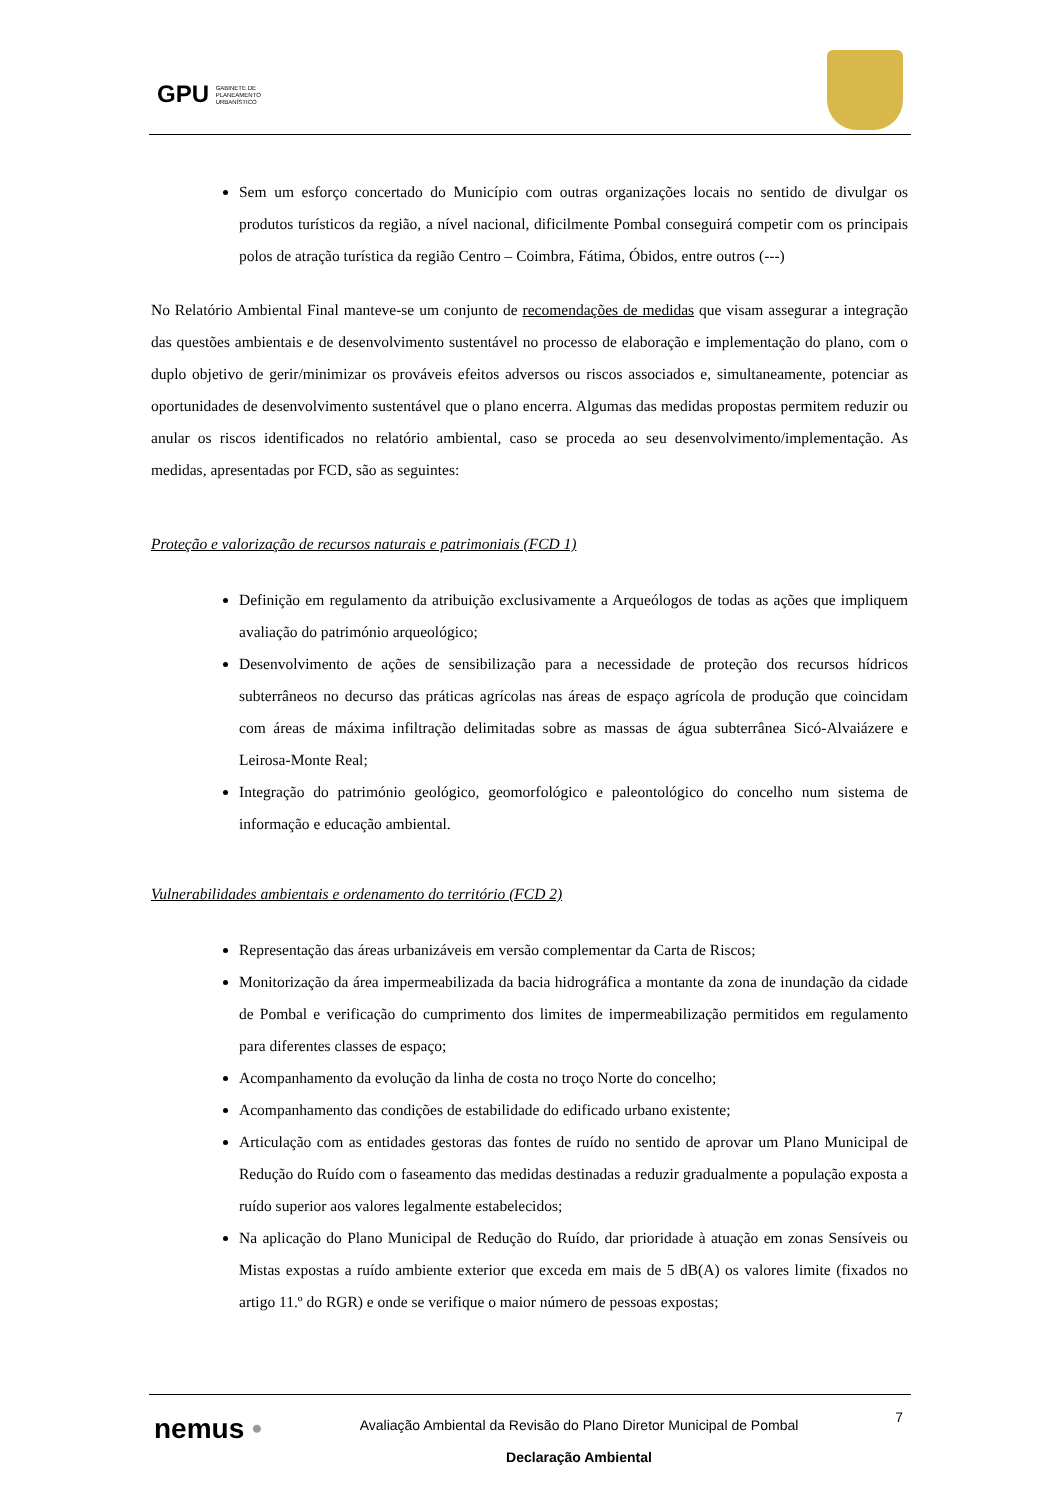GPU GABINETE DE
PLANEAMENTO
URBANÍSTICO
Sem um esforço concertado do Município com outras organizações locais no sentido de divulgar os produtos turísticos da região, a nível nacional, dificilmente Pombal conseguirá competir com os principais polos de atração turística da região Centro – Coimbra, Fátima, Óbidos, entre outros (---)
No Relatório Ambiental Final manteve-se um conjunto de recomendações de medidas que visam assegurar a integração das questões ambientais e de desenvolvimento sustentável no processo de elaboração e implementação do plano, com o duplo objetivo de gerir/minimizar os prováveis efeitos adversos ou riscos associados e, simultaneamente, potenciar as oportunidades de desenvolvimento sustentável que o plano encerra. Algumas das medidas propostas permitem reduzir ou anular os riscos identificados no relatório ambiental, caso se proceda ao seu desenvolvimento/implementação. As medidas, apresentadas por FCD, são as seguintes:
Proteção e valorização de recursos naturais e patrimoniais (FCD 1)
Definição em regulamento da atribuição exclusivamente a Arqueólogos de todas as ações que impliquem avaliação do património arqueológico;
Desenvolvimento de ações de sensibilização para a necessidade de proteção dos recursos hídricos subterrâneos no decurso das práticas agrícolas nas áreas de espaço agrícola de produção que coincidam com áreas de máxima infiltração delimitadas sobre as massas de água subterrânea Sicó-Alvaiázere e Leirosa-Monte Real;
Integração do património geológico, geomorfológico e paleontológico do concelho num sistema de informação e educação ambiental.
Vulnerabilidades ambientais e ordenamento do território (FCD 2)
Representação das áreas urbanizáveis em versão complementar da Carta de Riscos;
Monitorização da área impermeabilizada da bacia hidrográfica a montante da zona de inundação da cidade de Pombal e verificação do cumprimento dos limites de impermeabilização permitidos em regulamento para diferentes classes de espaço;
Acompanhamento da evolução da linha de costa no troço Norte do concelho;
Acompanhamento das condições de estabilidade do edificado urbano existente;
Articulação com as entidades gestoras das fontes de ruído no sentido de aprovar um Plano Municipal de Redução do Ruído com o faseamento das medidas destinadas a reduzir gradualmente a população exposta a ruído superior aos valores legalmente estabelecidos;
Na aplicação do Plano Municipal de Redução do Ruído, dar prioridade à atuação em zonas Sensíveis ou Mistas expostas a ruído ambiente exterior que exceda em mais de 5 dB(A) os valores limite (fixados no artigo 11.º do RGR) e onde se verifique o maior número de pessoas expostas;
nemus •
Avaliação Ambiental da Revisão do Plano Diretor Municipal de Pombal
Declaração Ambiental
7